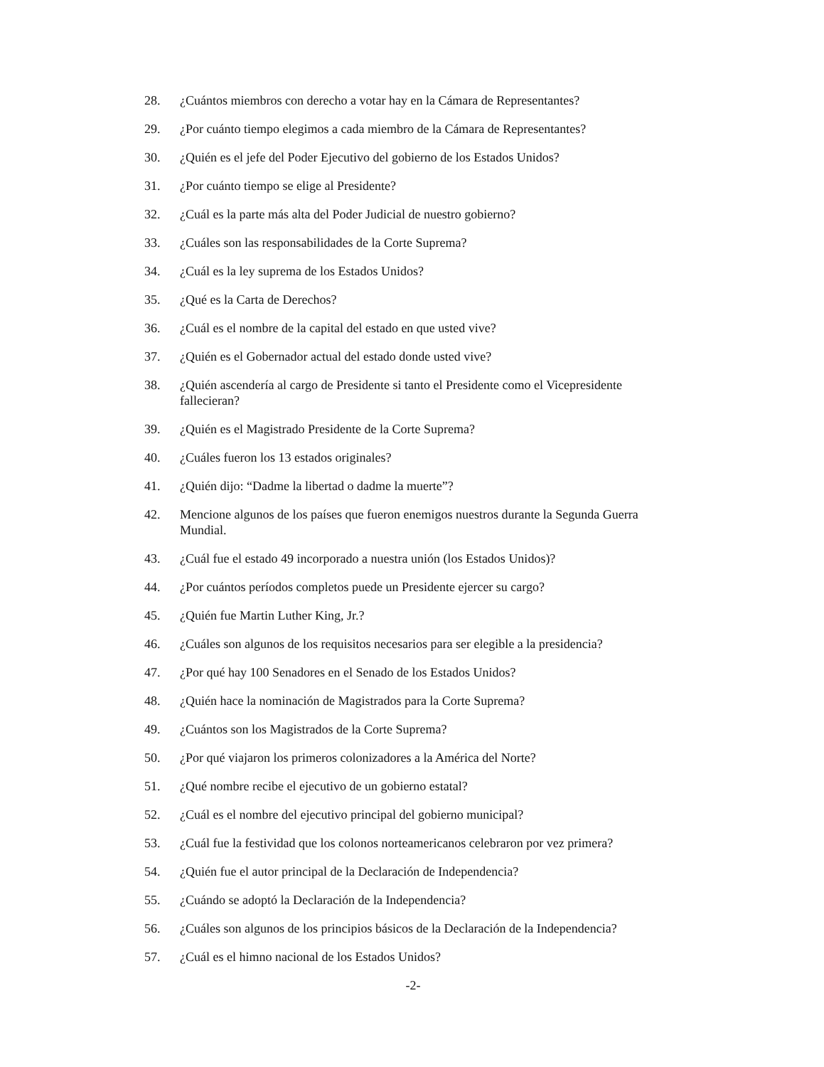28. ¿Cuántos miembros con derecho a votar hay en la Cámara de Representantes?
29. ¿Por cuánto tiempo elegimos a cada miembro de la Cámara de Representantes?
30. ¿Quién es el jefe del Poder Ejecutivo del gobierno de los Estados Unidos?
31. ¿Por cuánto tiempo se elige al Presidente?
32. ¿Cuál es la parte más alta del Poder Judicial de nuestro gobierno?
33. ¿Cuáles son las responsabilidades de la Corte Suprema?
34. ¿Cuál es la ley suprema de los Estados Unidos?
35. ¿Qué es la Carta de Derechos?
36. ¿Cuál es el nombre de la capital del estado en que usted vive?
37. ¿Quién es el Gobernador actual del estado donde usted vive?
38. ¿Quién ascendería al cargo de Presidente si tanto el Presidente como el Vicepresidente fallecieran?
39. ¿Quién es el Magistrado Presidente de la Corte Suprema?
40. ¿Cuáles fueron los 13 estados originales?
41. ¿Quién dijo: “Dadme la libertad o dadme la muerte”?
42. Mencione algunos de los países que fueron enemigos nuestros durante la Segunda Guerra Mundial.
43. ¿Cuál fue el estado 49 incorporado a nuestra unión (los Estados Unidos)?
44. ¿Por cuántos períodos completos puede un Presidente ejercer su cargo?
45. ¿Quién fue Martin Luther King, Jr.?
46. ¿Cuáles son algunos de los requisitos necesarios para ser elegible a la presidencia?
47. ¿Por qué hay 100 Senadores en el Senado de los Estados Unidos?
48. ¿Quién hace la nominación de Magistrados para la Corte Suprema?
49. ¿Cuántos son los Magistrados de la Corte Suprema?
50. ¿Por qué viajaron los primeros colonizadores a la América del Norte?
51. ¿Qué nombre recibe el ejecutivo de un gobierno estatal?
52. ¿Cuál es el nombre del ejecutivo principal del gobierno municipal?
53. ¿Cuál fue la festividad que los colonos norteamericanos celebraron por vez primera?
54. ¿Quién fue el autor principal de la Declaración de Independencia?
55. ¿Cuándo se adoptó la Declaración de la Independencia?
56. ¿Cuáles son algunos de los principios básicos de la Declaración de la Independencia?
57. ¿Cuál es el himno nacional de los Estados Unidos?
-2-